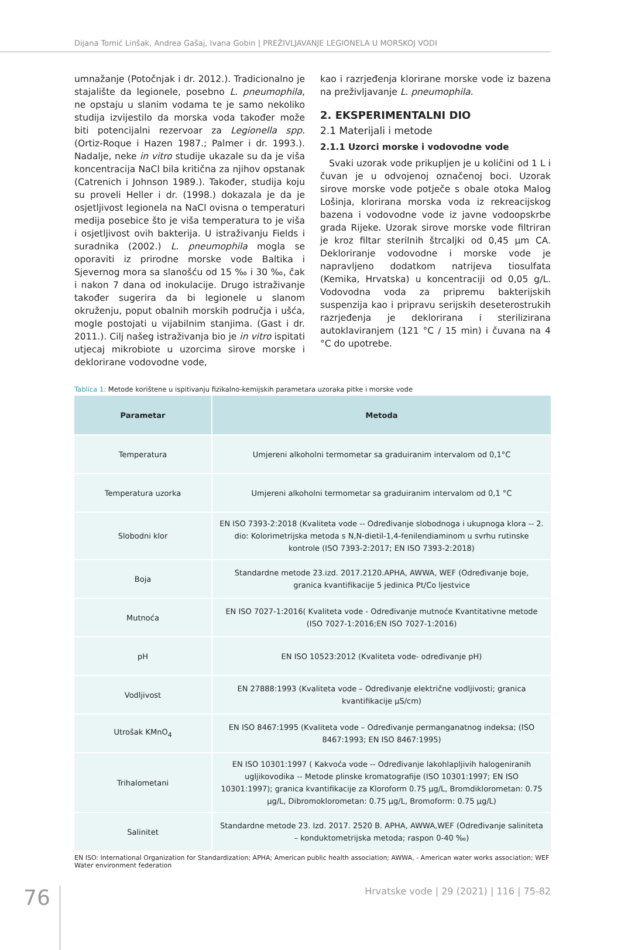Dijana Tomić Linšak, Andrea Gašaj, Ivana Gobin | PREŽIVLJAVANJE LEGIONELA U MORSKOJ VODI
umnažanje (Potočnjak i dr. 2012.). Tradicionalno je stajalište da legionele, posebno L. pneumophila, ne opstaju u slanim vodama te je samo nekoliko studija izvijestilo da morska voda također može biti potencijalni rezervoar za Legionella spp. (Ortiz-Roque i Hazen 1987.; Palmer i dr. 1993.). Nadalje, neke in vitro studije ukazale su da je viša koncentracija NaCl bila kritična za njihov opstanak (Catrenich i Johnson 1989.). Također, studija koju su proveli Heller i dr. (1998.) dokazala je da je osjetljivost legionela na NaCl ovisna o temperaturi medija posebice što je viša temperatura to je viša i osjetljivost ovih bakterija. U istraživanju Fields i suradnika (2002.) L. pneumophila mogla se oporaviti iz prirodne morske vode Baltika i Sjevernog mora sa slanošću od 15 ‰ i 30 ‰, čak i nakon 7 dana od inokulacije. Drugo istraživanje također sugerira da bi legionele u slanom okruženju, poput obalnih morskih područja i ušća, mogle postojati u vijabilnim stanjima. (Gast i dr. 2011.). Cilj našeg istraživanja bio je in vitro ispitati utjecaj mikrobiote u uzorcima sirove morske i deklorirane vodovodne vode,
kao i razrjeđenja klorirane morske vode iz bazena na preživljavanje L. pneumophila.
2. EKSPERIMENTALNI DIO
2.1 Materijali i metode
2.1.1 Uzorci morske i vodovodne vode
Svaki uzorak vode prikupljen je u količini od 1 L i čuvan je u odvojenoj označenoj boci. Uzorak sirove morske vode potječe s obale otoka Malog Lošinja, klorirana morska voda iz rekreacijskog bazena i vodovodne vode iz javne vodoopskrbe grada Rijeke. Uzorak sirove morske vode filtriran je kroz filtar sterilnih štrcaljki od 0,45 µm CA. Dekloriranje vodovodne i morske vode je napravljeno dodatkom natrijeva tiosulfata (Kemika, Hrvatska) u koncentraciji od 0,05 g/L. Vodovodna voda za pripremu bakterijskih suspenzija kao i pripravu serijskih deseterostrukih razrjeđenja je deklorirana i sterilizirana autoklaviranjem (121 °C / 15 min) i čuvana na 4 °C do upotrebe.
Tablica 1: Metode korištene u ispitivanju fizikalno-kemijskih parametara uzoraka pitke i morske vode
| Parametar | Metoda |
| --- | --- |
| Temperatura | Umjereni alkoholni termometar sa graduiranim intervalom od 0,1°C |
| Temperatura uzorka | Umjereni alkoholni termometar sa graduiranim intervalom od 0,1 °C |
| Slobodni klor | EN ISO 7393-2:2018 (Kvaliteta vode -- Određivanje slobodnoga i ukupnoga klora -- 2. dio: Kolorimetrijska metoda s N,N-dietil-1,4-fenilendiaminom u svrhu rutinske kontrole (ISO 7393-2:2017; EN ISO 7393-2:2018) |
| Boja | Standardne metode 23.izd. 2017.2120.APHA, AWWA, WEF (Određivanje boje, granica kvantifikacije 5 jedinica Pt/Co ljestvice |
| Mutnoća | EN ISO 7027-1:2016( Kvaliteta vode - Određivanje mutnoće Kvantitativne metode (ISO 7027-1:2016;EN ISO 7027-1:2016) |
| pH | EN ISO 10523:2012 (Kvaliteta vode- određivanje pH) |
| Vodljivost | EN 27888:1993 (Kvaliteta vode – Određivanje električne vodljivosti; granica kvantifikacije µS/cm) |
| Utrošak KMnO<sub>4</sub> | EN ISO 8467:1995 (Kvaliteta vode – Određivanje permanganatnog indeksa; (ISO 8467:1993; EN ISO 8467:1995) |
| Trihalometani | EN ISO 10301:1997 ( Kakvoća vode -- Određivanje lakohlapljivih halogeniranih ugljikovodika -- Metode plinske kromatografije (ISO 10301:1997; EN ISO 10301:1997); granica kvantifikacije za Kloroform 0.75 µg/L, Bromdiklorometan: 0.75 µg/L, Dibromoklorometan: 0.75 µg/L, Bromoform: 0.75 µg/L) |
| Salinitet | Standardne metode 23. Izd. 2017. 2520 B. APHA, AWWA,WEF (Određivanje saliniteta – konduktometrijska metoda; raspon 0-40 ‰) |
EN ISO: International Organization for Standardization; APHA; American public health association; AWWA, - American water works association; WEF Water environment federation
76
Hrvatske vode | 29 (2021) | 116 | 75-82